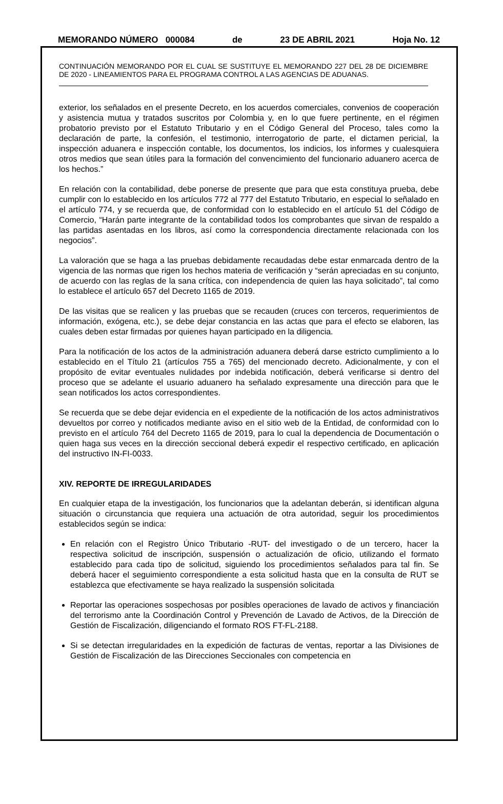MEMORANDO NÚMERO 000084 de 23 DE ABRIL 2021 Hoja No. 12
CONTINUACIÓN MEMORANDO POR EL CUAL SE SUSTITUYE EL MEMORANDO 227 DEL 28 DE DICIEMBRE DE 2020 - LINEAMIENTOS PARA EL PROGRAMA CONTROL A LAS AGENCIAS DE ADUANAS.
exterior, los señalados en el presente Decreto, en los acuerdos comerciales, convenios de cooperación y asistencia mutua y tratados suscritos por Colombia y, en lo que fuere pertinente, en el régimen probatorio previsto por el Estatuto Tributario y en el Código General del Proceso, tales como la declaración de parte, la confesión, el testimonio, interrogatorio de parte, el dictamen pericial, la inspección aduanera e inspección contable, los documentos, los indicios, los informes y cualesquiera otros medios que sean útiles para la formación del convencimiento del funcionario aduanero acerca de los hechos.”
En relación con la contabilidad, debe ponerse de presente que para que esta constituya prueba, debe cumplir con lo establecido en los artículos 772 al 777 del Estatuto Tributario, en especial lo señalado en el artículo 774, y se recuerda que, de conformidad con lo establecido en el artículo 51 del Código de Comercio, “Harán parte integrante de la contabilidad todos los comprobantes que sirvan de respaldo a las partidas asentadas en los libros, así como la correspondencia directamente relacionada con los negocios”.
La valoración que se haga a las pruebas debidamente recaudadas debe estar enmarcada dentro de la vigencia de las normas que rigen los hechos materia de verificación y “serán apreciadas en su conjunto, de acuerdo con las reglas de la sana crítica, con independencia de quien las haya solicitado”, tal como lo establece el artículo 657 del Decreto 1165 de 2019.
De las visitas que se realicen y las pruebas que se recauden (cruces con terceros, requerimientos de información, exógena, etc.), se debe dejar constancia en las actas que para el efecto se elaboren, las cuales deben estar firmadas por quienes hayan participado en la diligencia.
Para la notificación de los actos de la administración aduanera deberá darse estricto cumplimiento a lo establecido en el Título 21 (artículos 755 a 765) del mencionado decreto. Adicionalmente, y con el propósito de evitar eventuales nulidades por indebida notificación, deberá verificarse si dentro del proceso que se adelante el usuario aduanero ha señalado expresamente una dirección para que le sean notificados los actos correspondientes.
Se recuerda que se debe dejar evidencia en el expediente de la notificación de los actos administrativos devueltos por correo y notificados mediante aviso en el sitio web de la Entidad, de conformidad con lo previsto en el artículo 764 del Decreto 1165 de 2019, para lo cual la dependencia de Documentación o quien haga sus veces en la dirección seccional deberá expedir el respectivo certificado, en aplicación del instructivo IN-FI-0033.
XIV. REPORTE DE IRREGULARIDADES
En cualquier etapa de la investigación, los funcionarios que la adelantan deberán, si identifican alguna situación o circunstancia que requiera una actuación de otra autoridad, seguir los procedimientos establecidos según se indica:
En relación con el Registro Único Tributario -RUT- del investigado o de un tercero, hacer la respectiva solicitud de inscripción, suspensión o actualización de oficio, utilizando el formato establecido para cada tipo de solicitud, siguiendo los procedimientos señalados para tal fin. Se deberá hacer el seguimiento correspondiente a esta solicitud hasta que en la consulta de RUT se establezca que efectivamente se haya realizado la suspensión solicitada
Reportar las operaciones sospechosas por posibles operaciones de lavado de activos y financiación del terrorismo ante la Coordinación Control y Prevención de Lavado de Activos, de la Dirección de Gestión de Fiscalización, diligenciando el formato ROS FT-FL-2188.
Si se detectan irregularidades en la expedición de facturas de ventas, reportar a las Divisiones de Gestión de Fiscalización de las Direcciones Seccionales con competencia en